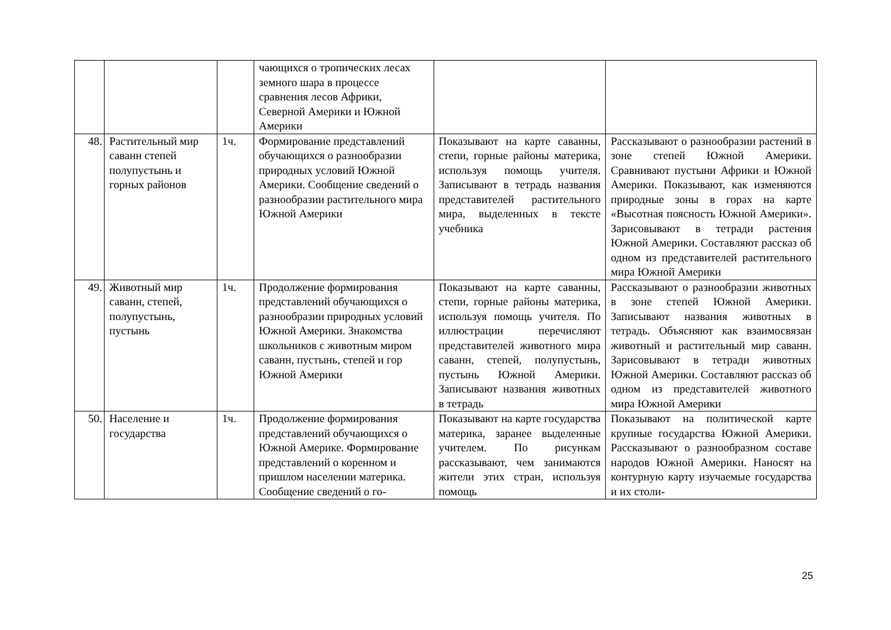| | | | чающихся о тропических лесах земного шара в процессе сравнения лесов Африки, Северной Америки и Южной Америки | | |
| 48. | Растительный мир саванн степей полупустынь и горных районов | 1ч. | Формирование представлений обучающихся о разнообразии природных условий Южной Америки. Сообщение сведений о разнообразии растительного мира Южной Америки | Показывают на карте саванны, степи, горные районы материка, используя помощь учителя. Записывают в тетрадь названия представителей растительного мира, выделенных в тексте учебника | Рассказывают о разнообразии растений в зоне степей Южной Америки. Сравнивают пустыни Африки и Южной Америки. Показывают, как изменяются природные зоны в горах на карте «Высотная поясность Южной Америки». Зарисовывают в тетради растения Южной Америки. Составляют рассказ об одном из представителей растительного мира Южной Америки |
| 49. | Животный мир саванн, степей, полупустынь, пустынь | 1ч. | Продолжение формирования представлений обучающихся о разнообразии природных условий Южной Америки. Знакомства школьников с животным миром саванн, пустынь, степей и гор Южной Америки | Показывают на карте саванны, степи, горные районы материка, используя помощь учителя. По иллюстрации перечисляют представителей животного мира саванн, степей, полупустынь, пустынь Южной Америки. Записывают названия животных в тетрадь | Рассказывают о разнообразии животных в зоне степей Южной Америки. Записывают названия животных в тетрадь. Объясняют как взаимосвязан животный и растительный мир саванн. Зарисовывают в тетради животных Южной Америки. Составляют рассказ об одном из представителей животного мира Южной Америки |
| 50. | Население и государства | 1ч. | Продолжение формирования представлений обучающихся о Южной Америке. Формирование представлений о коренном и пришлом населении материка. Сообщение сведений о го- | Показывают на карте государства материка, заранее выделенные учителем. По рисункам рассказывают, чем занимаются жители этих стран, используя помощь | Показывают на политической карте крупные государства Южной Америки. Рассказывают о разнообразном составе народов Южной Америки. Наносят на контурную карту изучаемые государства и их столи- |
25